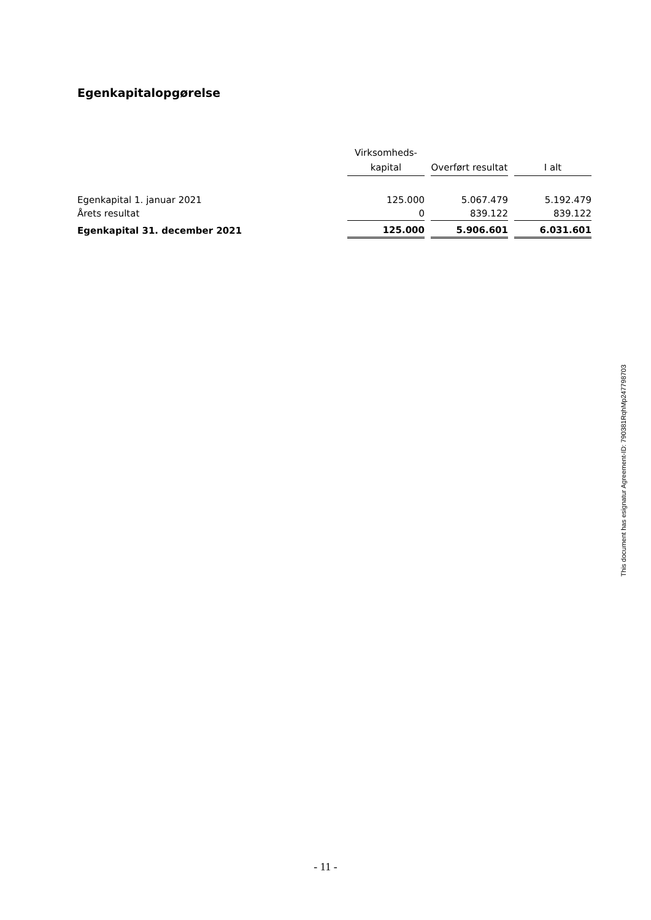Egenkapitalopgørelse
| | Virksomheds- | | | | |
| --- | --- | --- | --- | --- | --- |
| | kapital | | Overført resultat | | I alt |
| Egenkapital 1. januar 2021 | 125.000 | | 5.067.479 | | 5.192.479 |
| Årets resultat | 0 | | 839.122 | | 839.122 |
| Egenkapital 31. december 2021 | 125.000 | | 5.906.601 | | 6.031.601 |
This document has esignatur Agreement-ID: 790381RqhMp247798703
- 11 -